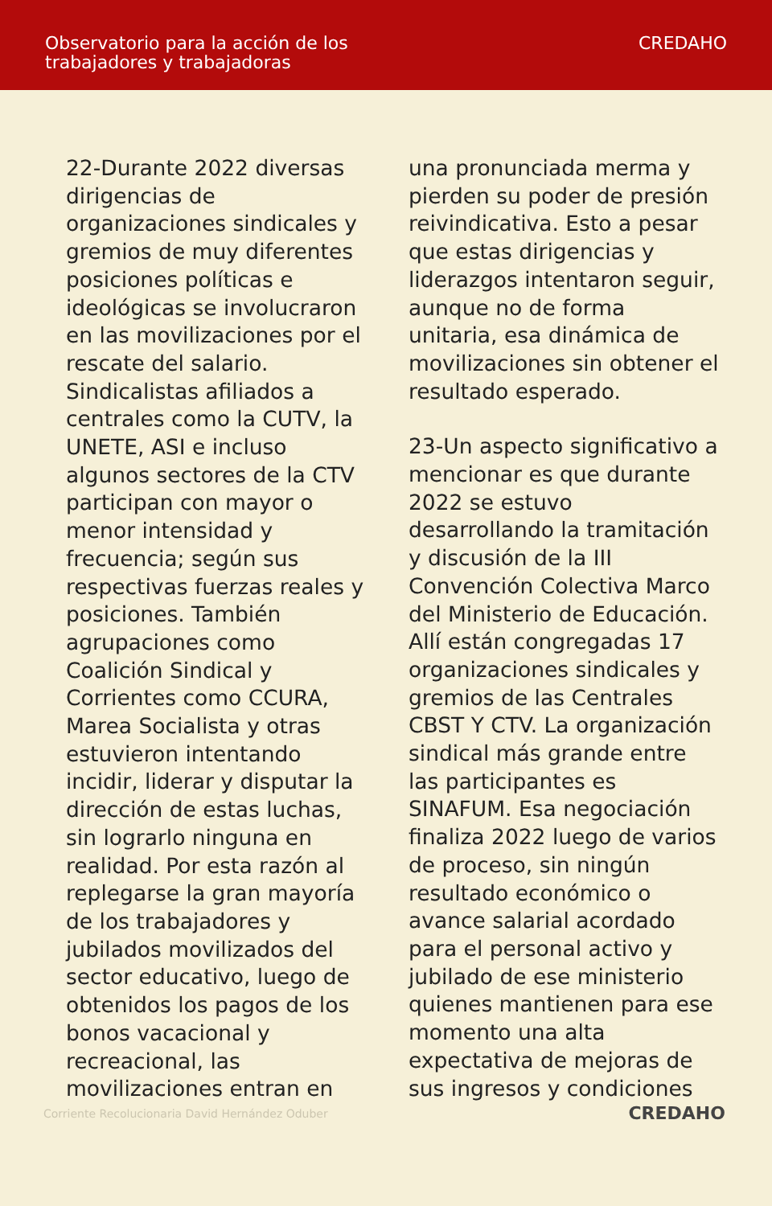Observatorio para la acción de los
trabajadores y trabajadoras
CREDAHO
22-Durante 2022 diversas dirigencias de organizaciones sindicales y gremios de muy diferentes posiciones políticas e ideológicas se involucraron en las movilizaciones por el rescate del salario. Sindicalistas afiliados a centrales como la CUTV, la UNETE, ASI e incluso algunos sectores de la CTV participan con mayor o menor intensidad y frecuencia; según sus respectivas fuerzas reales y posiciones. También agrupaciones como Coalición Sindical y Corrientes como CCURA, Marea Socialista y otras estuvieron intentando incidir, liderar y disputar la dirección de estas luchas, sin lograrlo ninguna en realidad. Por esta razón al replegarse la gran mayoría de los trabajadores y jubilados movilizados del sector educativo, luego de obtenidos los pagos de los bonos vacacional y recreacional, las movilizaciones entran en
una pronunciada merma y pierden su poder de presión reivindicativa. Esto a pesar que estas dirigencias y liderazgos intentaron seguir, aunque no de forma unitaria, esa dinámica de movilizaciones sin obtener el resultado esperado.
23-Un aspecto significativo a mencionar es que durante 2022 se estuvo desarrollando la tramitación y discusión de la III Convención Colectiva Marco del Ministerio de Educación. Allí están congregadas 17 organizaciones sindicales y gremios de las Centrales CBST Y CTV. La organización sindical más grande entre las participantes es SINAFUM. Esa negociación finaliza 2022 luego de varios de proceso, sin ningún resultado económico o avance salarial acordado para el personal activo y jubilado de ese ministerio quienes mantienen para ese momento una alta expectativa de mejoras de sus ingresos y condiciones
Corriente Recolucionaria David Hernández Oduber
CREDAHO